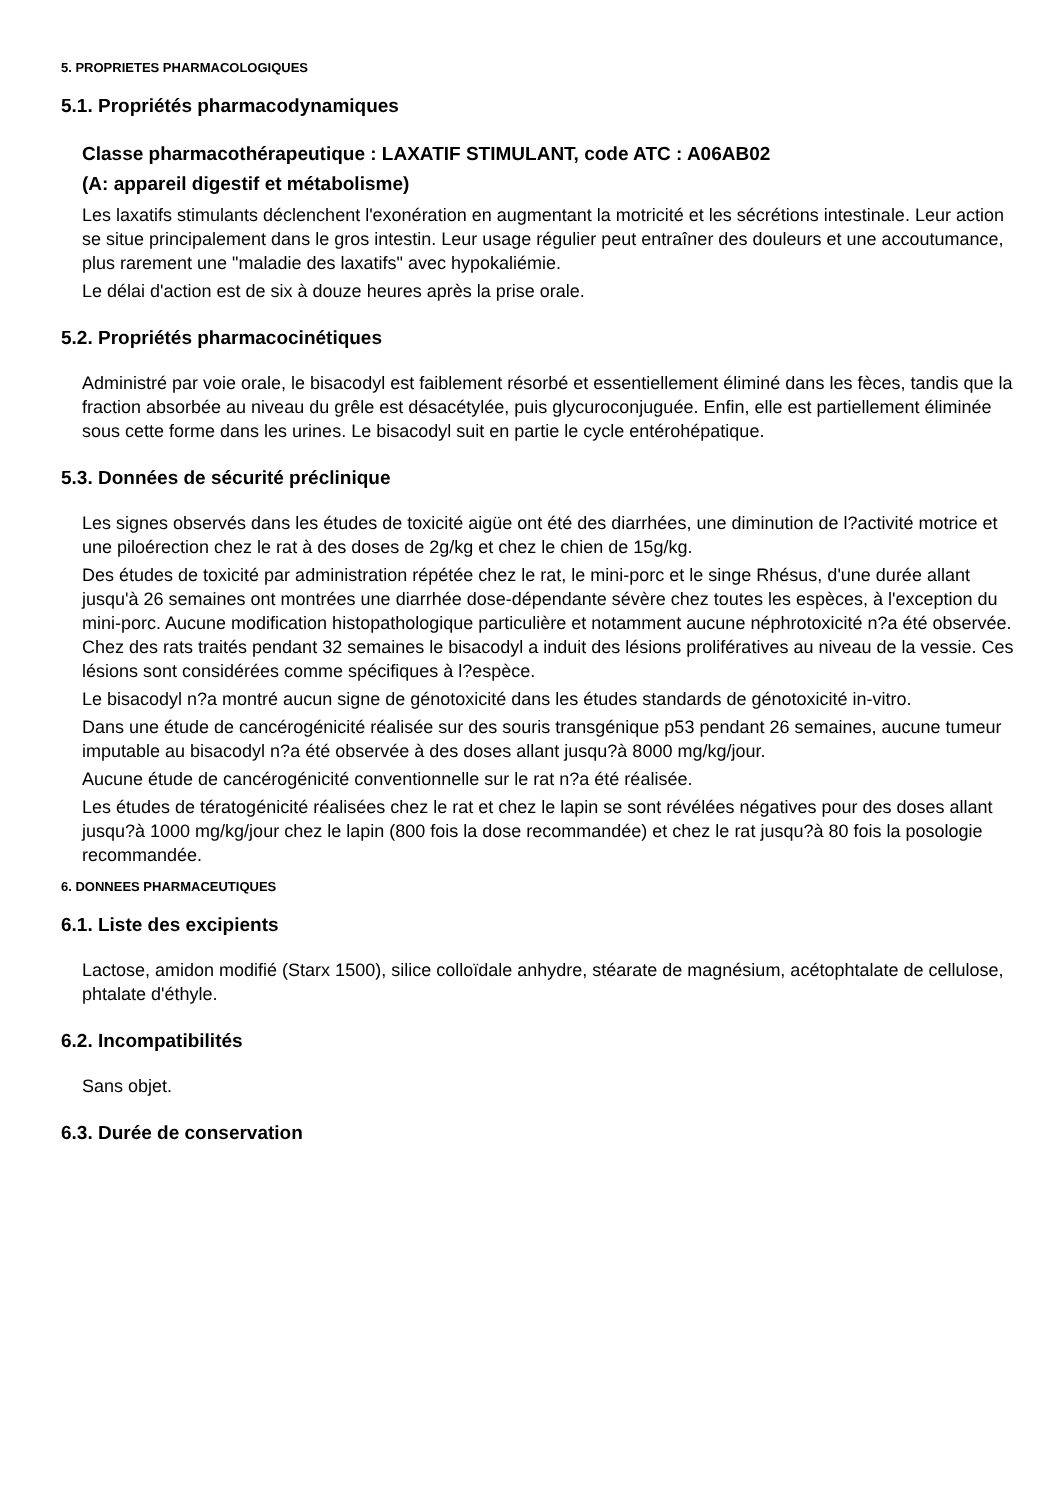5. PROPRIETES PHARMACOLOGIQUES
5.1. Propriétés pharmacodynamiques
Classe pharmacothérapeutique : LAXATIF STIMULANT, code ATC : A06AB02
(A: appareil digestif et métabolisme)
Les laxatifs stimulants déclenchent l'exonération en augmentant la motricité et les sécrétions intestinale. Leur action se situe principalement dans le gros intestin. Leur usage régulier peut entraîner des douleurs et une accoutumance, plus rarement une "maladie des laxatifs" avec hypokaliémie.
Le délai d'action est de six à douze heures après la prise orale.
5.2. Propriétés pharmacocinétiques
Administré par voie orale, le bisacodyl est faiblement résorbé et essentiellement éliminé dans les fèces, tandis que la fraction absorbée au niveau du grêle est désacétylée, puis glycuroconjuguée. Enfin, elle est partiellement éliminée sous cette forme dans les urines. Le bisacodyl suit en partie le cycle entérohépatique.
5.3. Données de sécurité préclinique
Les signes observés dans les études de toxicité aigüe ont été des diarrhées, une diminution de l?activité motrice et une piloérection chez le rat à des doses de 2g/kg et chez le chien de 15g/kg.
Des études de toxicité par administration répétée chez le rat, le mini-porc et le singe Rhésus, d'une durée allant jusqu'à 26 semaines ont montrées une diarrhée dose-dépendante sévère chez toutes les espèces, à l'exception du mini-porc. Aucune modification histopathologique particulière et notamment aucune néphrotoxicité n?a été observée. Chez des rats traités pendant 32 semaines le bisacodyl a induit des lésions prolifératives au niveau de la vessie. Ces lésions sont considérées comme spécifiques à l?espèce.
Le bisacodyl n?a montré aucun signe de génotoxicité dans les études standards de génotoxicité in-vitro.
Dans une étude de cancérogénicité réalisée sur des souris transgénique p53 pendant 26 semaines, aucune tumeur imputable au bisacodyl n?a été observée à des doses allant jusqu?à 8000 mg/kg/jour.
Aucune étude de cancérogénicité conventionnelle sur le rat n?a été réalisée.
Les études de tératogénicité réalisées chez le rat et chez le lapin se sont révélées négatives pour des doses allant jusqu?à 1000 mg/kg/jour chez le lapin (800 fois la dose recommandée) et chez le rat jusqu?à 80 fois la posologie recommandée.
6. DONNEES PHARMACEUTIQUES
6.1. Liste des excipients
Lactose, amidon modifié (Starx 1500), silice colloïdale anhydre, stéarate de magnésium, acétophtalate de cellulose, phtalate d'éthyle.
6.2. Incompatibilités
Sans objet.
6.3. Durée de conservation